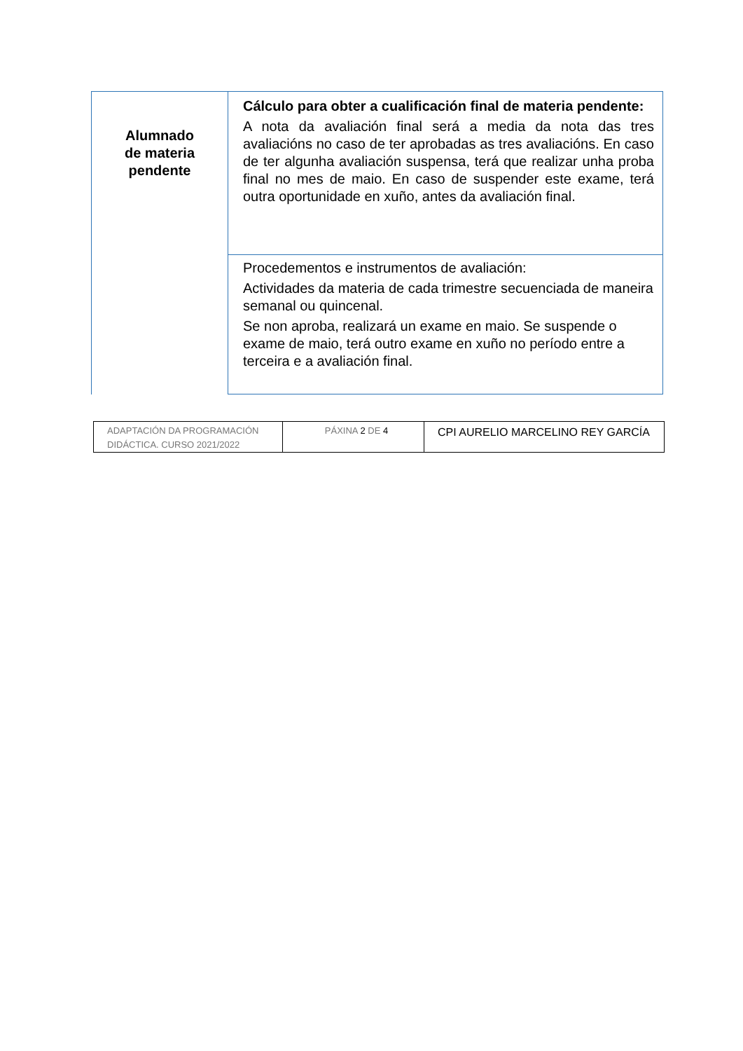| Alumnado de materia pendente | Cálculo para obter a cualificación final de materia pendente: A nota da avaliación final será a media da nota das tres avaliacións no caso de ter aprobadas as tres avaliacións. En caso de ter algunha avaliación suspensa, terá que realizar unha proba final no mes de maio. En caso de suspender este exame, terá outra oportunidade en xuño, antes da avaliación final. |
| | Procedementos e instrumentos de avaliación: Actividades da materia de cada trimestre secuenciada de maneira semanal ou quincenal. Se non aproba, realizará un exame en maio. Se suspende o exame de maio, terá outro exame en xuño no período entre a terceira e a avaliación final. |
| ADAPTACIÓN DA PROGRAMACIÓN DIDÁCTICA. CURSO 2021/2022 | PÁXINA 2 DE 4 | CPI AURELIO MARCELINO REY GARCÍA |